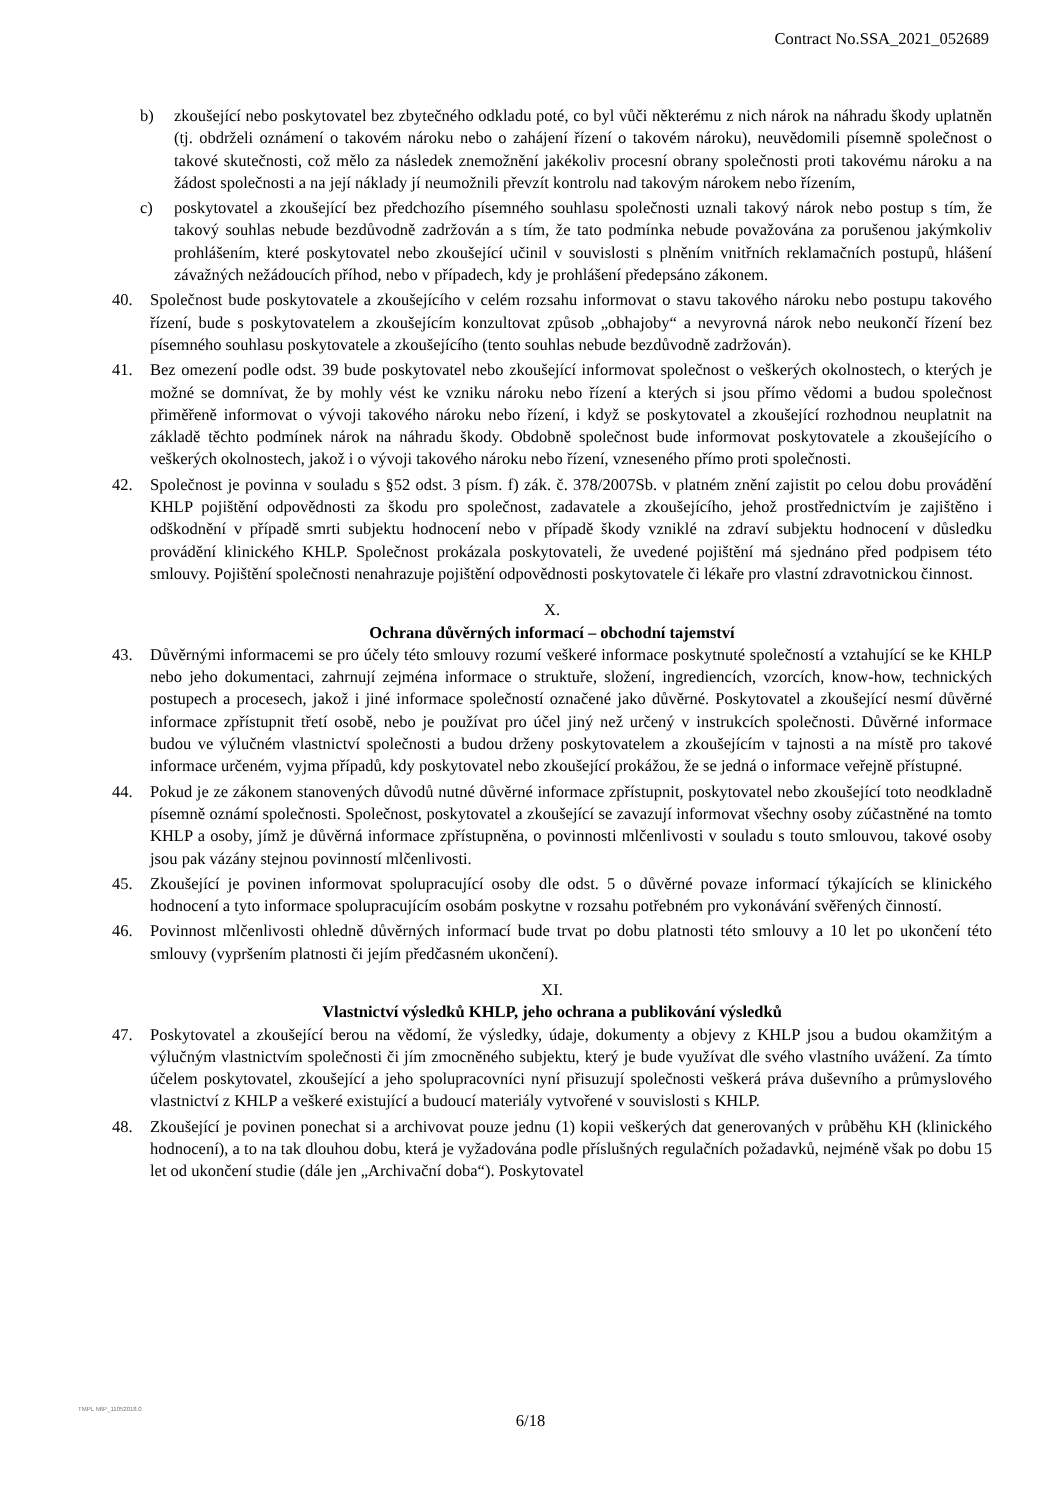Contract No.SSA_2021_052689
b) zkoušející nebo poskytovatel bez zbytečného odkladu poté, co byl vůči některému z nich nárok na náhradu škody uplatněn (tj. obdrželi oznámení o takovém nároku nebo o zahájení řízení o takovém nároku), neuvědomili písemně společnost o takové skutečnosti, což mělo za následek znemožnění jakékoliv procesní obrany společnosti proti takovému nároku a na žádost společnosti a na její náklady jí neumožnili převzít kontrolu nad takovým nárokem nebo řízením,
c) poskytovatel a zkoušející bez předchozího písemného souhlasu společnosti uznali takový nárok nebo postup s tím, že takový souhlas nebude bezdůvodně zadržován a s tím, že tato podmínka nebude považována za porušenou jakýmkoliv prohlášením, které poskytovatel nebo zkoušející učinil v souvislosti s plněním vnitřních reklamačních postupů, hlášení závažných nežádoucích příhod, nebo v případech, kdy je prohlášení předepsáno zákonem.
40. Společnost bude poskytovatele a zkoušejícího v celém rozsahu informovat o stavu takového nároku nebo postupu takového řízení, bude s poskytovatelem a zkoušejícím konzultovat způsob „obhajoby“ a nevyrovná nárok nebo neukončí řízení bez písemného souhlasu poskytovatele a zkoušejícího (tento souhlas nebude bezdůvodně zadržován).
41. Bez omezení podle odst. 39 bude poskytovatel nebo zkoušející informovat společnost o veškerých okolnostech, o kterých je možné se domnívat, že by mohly vést ke vzniku nároku nebo řízení a kterých si jsou přímo vědomi a budou společnost přiměřeně informovat o vývoji takového nároku nebo řízení, i když se poskytovatel a zkoušející rozhodnou neuplatnit na základě těchto podmínek nárok na náhradu škody. Obdobně společnost bude informovat poskytovatele a zkoušejícího o veškerých okolnostech, jakož i o vývoji takového nároku nebo řízení, vzneseného přímo proti společnosti.
42. Společnost je povinna v souladu s §52 odst. 3 písm. f) zák. č. 378/2007Sb. v platném znění zajistit po celou dobu provádění KHLP pojištění odpovědnosti za škodu pro společnost, zadavatele a zkoušejícího, jehož prostřednictvím je zajištěno i odškodnění v případě smrti subjektu hodnocení nebo v případě škody vzniklé na zdraví subjektu hodnocení v důsledku provádění klinického KHLP. Společnost prokázala poskytovateli, že uvedené pojištění má sjednáno před podpisem této smlouvy. Pojištění společnosti nenahrazuje pojištění odpovědnosti poskytovatele či lékaře pro vlastní zdravotnickou činnost.
X.
Ochrana důvěrných informací – obchodní tajemství
43. Důvěrnými informacemi se pro účely této smlouvy rozumí veškeré informace poskytnuté společností a vztahující se ke KHLP nebo jeho dokumentaci, zahrnují zejména informace o struktuře, složení, ingrediencích, vzorcích, know-how, technických postupech a procesech, jakož i jiné informace společností označené jako důvěrné. Poskytovatel a zkoušející nesmí důvěrné informace zpřístupnit třetí osobě, nebo je používat pro účel jiný než určený v instrukcích společnosti. Důvěrné informace budou ve výlučném vlastnictví společnosti a budou drženy poskytovatelem a zkoušejícím v tajnosti a na místě pro takové informace určeném, vyjma případů, kdy poskytovatel nebo zkoušející prokážou, že se jedná o informace veřejně přístupné.
44. Pokud je ze zákonem stanovených důvodů nutné důvěrné informace zpřístupnit, poskytovatel nebo zkoušející toto neodkladně písemně oznámí společnosti. Společnost, poskytovatel a zkoušející se zavazují informovat všechny osoby zúčastněné na tomto KHLP a osoby, jímž je důvěrná informace zpřístupněna, o povinnosti mlčenlivosti v souladu s touto smlouvou, takové osoby jsou pak vázány stejnou povinností mlčenlivosti.
45. Zkoušející je povinen informovat spolupracující osoby dle odst. 5 o důvěrné povaze informací týkajících se klinického hodnocení a tyto informace spolupracujícím osobám poskytne v rozsahu potřebném pro vykonávání svěřených činností.
46. Povinnost mlčenlivosti ohledně důvěrných informací bude trvat po dobu platnosti této smlouvy a 10 let po ukončení této smlouvy (vypršením platnosti či jejím předčasném ukončení).
XI.
Vlastnictví výsledků KHLP, jeho ochrana a publikování výsledků
47. Poskytovatel a zkoušející berou na vědomí, že výsledky, údaje, dokumenty a objevy z KHLP jsou a budou okamžitým a výlučným vlastnictvím společnosti či jím zmocněného subjektu, který je bude využívat dle svého vlastního uvážení. Za tímto účelem poskytovatel, zkoušející a jeho spolupracovníci nyní přisuzují společnosti veškerá práva duševního a průmyslového vlastnictví z KHLP a veškeré existující a budoucí materiály vytvořené v souvislosti s KHLP.
48. Zkoušející je povinen ponechat si a archivovat pouze jednu (1) kopii veškerých dat generovaných v průběhu KH (klinického hodnocení), a to na tak dlouhou dobu, která je vyžadována podle příslušných regulačních požadavků, nejméně však po dobu 15 let od ukončení studie (dále jen „Archivační doba“). Poskytovatel
TMPL N6P_11052018.0
6/18